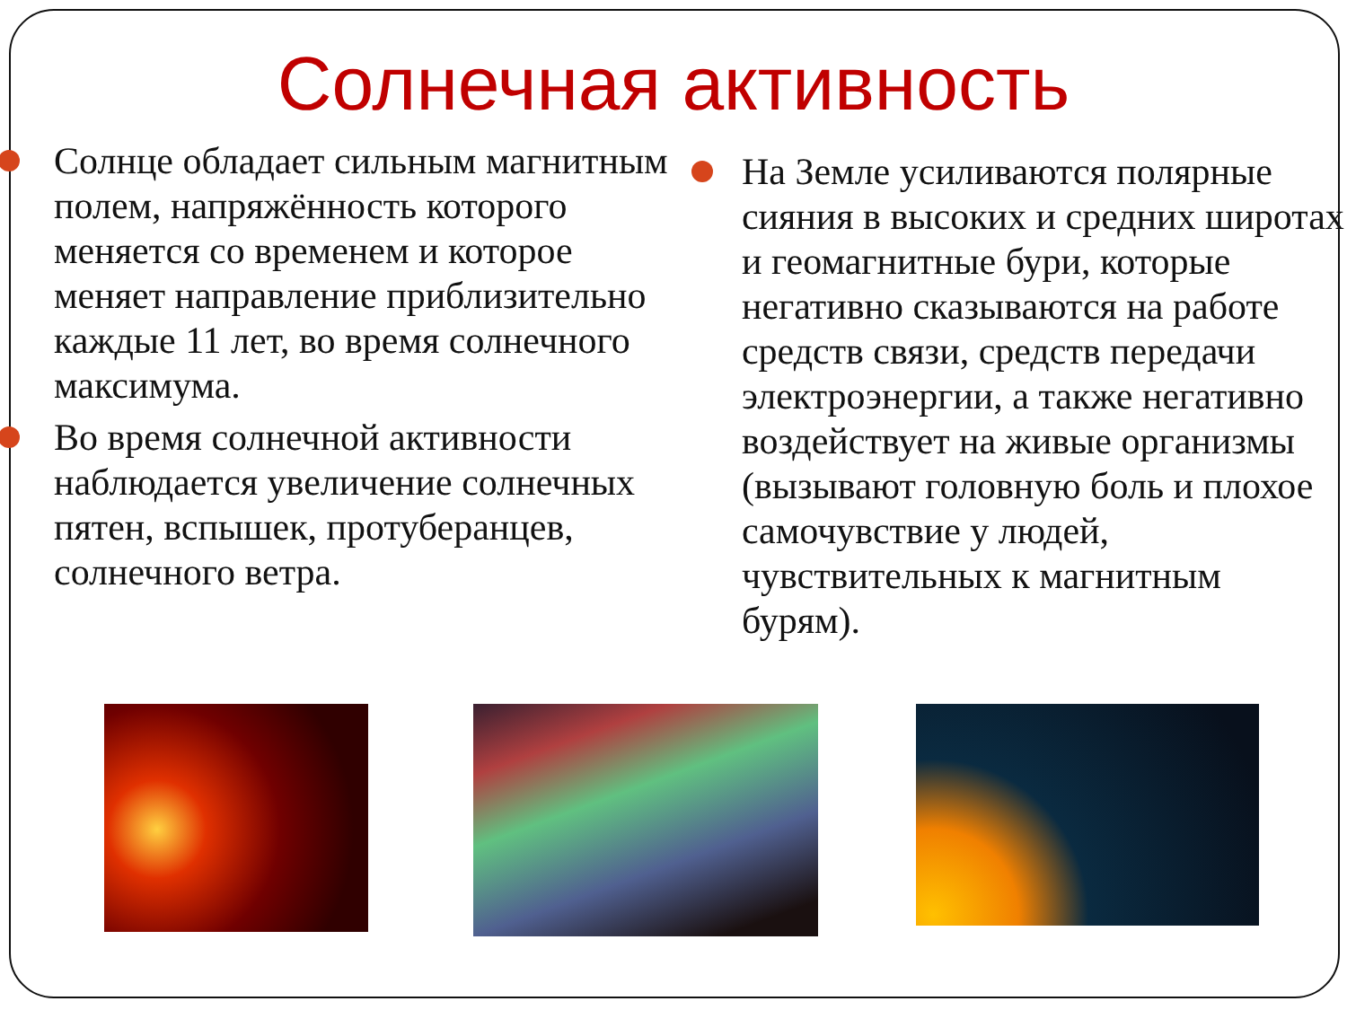Солнечная активность
Солнце обладает сильным магнитным полем, напряжённость которого меняется со временем и которое меняет направление приблизительно каждые 11 лет, во время солнечного максимума.
Во время солнечной активности наблюдается увеличение солнечных пятен, вспышек, протуберанцев, солнечного ветра.
На Земле усиливаются полярные сияния в высоких и средних широтах и геомагнитные бури, которые негативно сказываются на работе средств связи, средств передачи электроэнергии, а также негативно воздействует на живые организмы (вызывают головную боль и плохое самочувствие у людей, чувствительных к магнитным бурям).